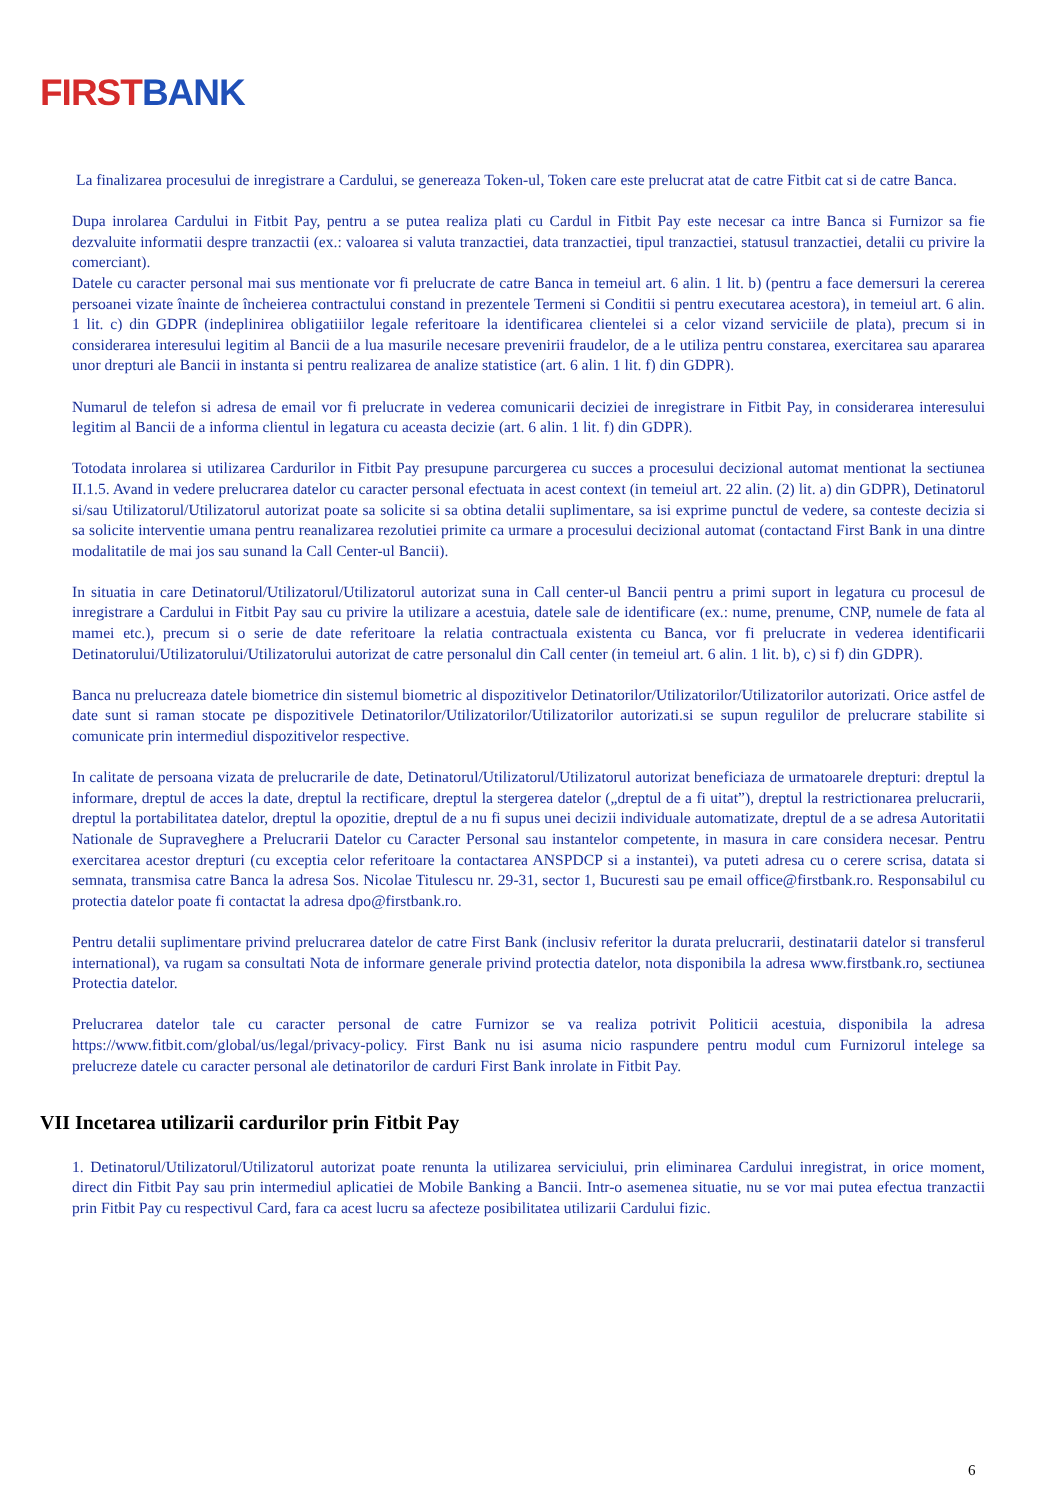FIRST BANK
La finalizarea procesului de inregistrare a Cardului, se genereaza Token-ul, Token care este prelucrat atat de catre Fitbit cat si de catre Banca.
Dupa inrolarea Cardului in Fitbit Pay, pentru a se putea realiza plati cu Cardul in Fitbit Pay este necesar ca intre Banca si Furnizor sa fie dezvaluite informatii despre tranzactii (ex.: valoarea si valuta tranzactiei, data tranzactiei, tipul tranzactiei, statusul tranzactiei, detalii cu privire la comerciant).
Datele cu caracter personal mai sus mentionate vor fi prelucrate de catre Banca in temeiul art. 6 alin. 1 lit. b) (pentru a face demersuri la cererea persoanei vizate înainte de încheierea contractului constand in prezentele Termeni si Conditii si pentru executarea acestora), in temeiul art. 6 alin. 1 lit. c) din GDPR (indeplinirea obligatiiilor legale referitoare la identificarea clientelei si a celor vizand serviciile de plata), precum si in considerarea interesului legitim al Bancii de a lua masurile necesare prevenirii fraudelor, de a le utiliza pentru constarea, exercitarea sau apararea unor drepturi ale Bancii in instanta si pentru realizarea de analize statistice (art. 6 alin. 1 lit. f) din GDPR).
Numarul de telefon si adresa de email vor fi prelucrate in vederea comunicarii deciziei de inregistrare in Fitbit Pay, in considerarea interesului legitim al Bancii de a informa clientul in legatura cu aceasta decizie (art. 6 alin. 1 lit. f) din GDPR).
Totodata inrolarea si utilizarea Cardurilor in Fitbit Pay presupune parcurgerea cu succes a procesului decizional automat mentionat la sectiunea II.1.5. Avand in vedere prelucrarea datelor cu caracter personal efectuata in acest context (in temeiul art. 22 alin. (2) lit. a) din GDPR), Detinatorul si/sau Utilizatorul/Utilizatorul autorizat poate sa solicite si sa obtina detalii suplimentare, sa isi exprime punctul de vedere, sa conteste decizia si sa solicite interventie umana pentru reanalizarea rezolutiei primite ca urmare a procesului decizional automat (contactand First Bank in una dintre modalitatile de mai jos sau sunand la Call Center-ul Bancii).
In situatia in care Detinatorul/Utilizatorul/Utilizatorul autorizat suna in Call center-ul Bancii pentru a primi suport in legatura cu procesul de inregistrare a Cardului in Fitbit Pay sau cu privire la utilizare a acestuia, datele sale de identificare (ex.: nume, prenume, CNP, numele de fata al mamei etc.), precum si o serie de date referitoare la relatia contractuala existenta cu Banca, vor fi prelucrate in vederea identificarii Detinatorului/Utilizatorului/Utilizatorului autorizat de catre personalul din Call center (in temeiul art. 6 alin. 1 lit. b), c) si f) din GDPR).
Banca nu prelucreaza datele biometrice din sistemul biometric al dispozitivelor Detinatorilor/Utilizatorilor/Utilizatorilor autorizati. Orice astfel de date sunt si raman stocate pe dispozitivele Detinatorilor/Utilizatorilor/Utilizatorilor autorizati.si se supun regulilor de prelucrare stabilite si comunicate prin intermediul dispozitivelor respective.
In calitate de persoana vizata de prelucrarile de date, Detinatorul/Utilizatorul/Utilizatorul autorizat beneficiaza de urmatoarele drepturi: dreptul la informare, dreptul de acces la date, dreptul la rectificare, dreptul la stergerea datelor („dreptul de a fi uitat”), dreptul la restrictionarea prelucrarii, dreptul la portabilitatea datelor, dreptul la opozitie, dreptul de a nu fi supus unei decizii individuale automatizate, dreptul de a se adresa Autoritatii Nationale de Supraveghere a Prelucrarii Datelor cu Caracter Personal sau instantelor competente, in masura in care considera necesar. Pentru exercitarea acestor drepturi (cu exceptia celor referitoare la contactarea ANSPDCP si a instantei), va puteti adresa cu o cerere scrisa, datata si semnata, transmisa catre Banca la adresa Sos. Nicolae Titulescu nr. 29-31, sector 1, Bucuresti sau pe email office@firstbank.ro. Responsabilul cu protectia datelor poate fi contactat la adresa dpo@firstbank.ro.
Pentru detalii suplimentare privind prelucrarea datelor de catre First Bank (inclusiv referitor la durata prelucrarii, destinatarii datelor si transferul international), va rugam sa consultati Nota de informare generale privind protectia datelor, nota disponibila la adresa www.firstbank.ro, sectiunea Protectia datelor.
Prelucrarea datelor tale cu caracter personal de catre Furnizor se va realiza potrivit Politicii acestuia, disponibila la adresa https://www.fitbit.com/global/us/legal/privacy-policy. First Bank nu isi asuma nicio raspundere pentru modul cum Furnizorul intelege sa prelucreze datele cu caracter personal ale detinatorilor de carduri First Bank inrolate in Fitbit Pay.
VII Incetarea utilizarii cardurilor prin Fitbit Pay
1. Detinatorul/Utilizatorul/Utilizatorul autorizat poate renunta la utilizarea serviciului, prin eliminarea Cardului inregistrat, in orice moment, direct din Fitbit Pay sau prin intermediul aplicatiei de Mobile Banking a Bancii. Intr-o asemenea situatie, nu se vor mai putea efectua tranzactii prin Fitbit Pay cu respectivul Card, fara ca acest lucru sa afecteze posibilitatea utilizarii Cardului fizic.
6